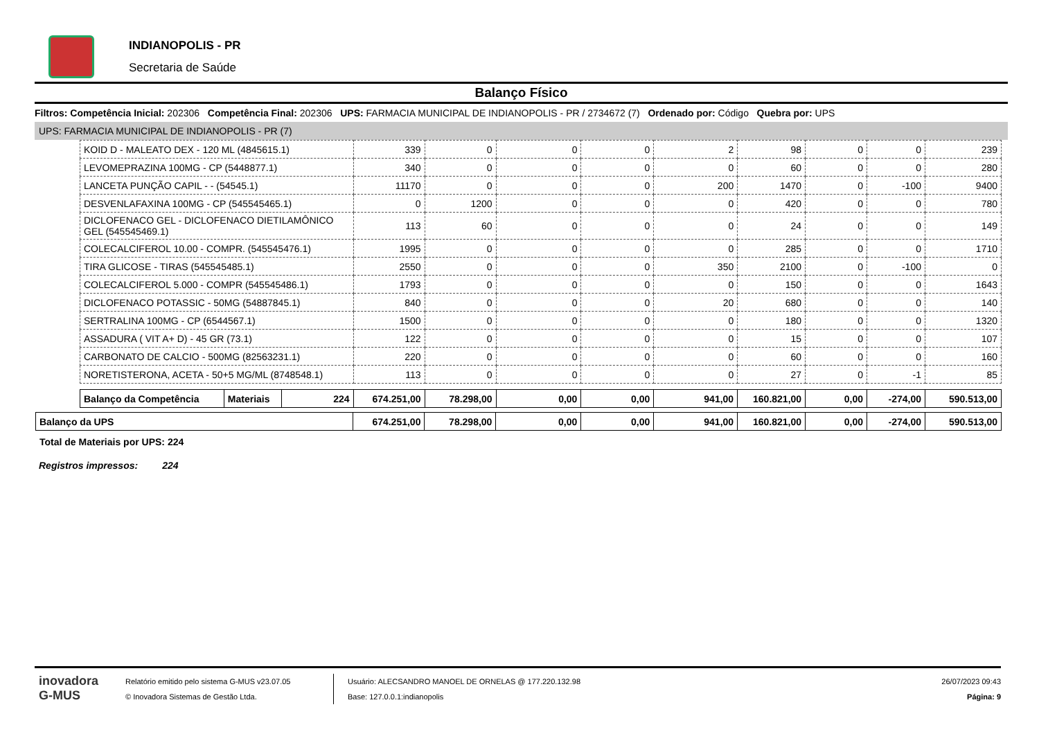INDIANOPOLIS - PR
Secretaria de Saúde
Balanço Físico
Filtros: Competência Inicial: 202306 Competência Final: 202306 UPS: FARMACIA MUNICIPAL DE INDIANOPOLIS - PR / 2734672 (7) Ordenado por: Código Quebra por: UPS
UPS: FARMACIA MUNICIPAL DE INDIANOPOLIS - PR (7)
| KOID D - MALEATO DEX - 120 ML (4845615.1) | 339 | 0 | 0 | 0 | 2 | 98 | 0 | 0 | 239 |
| LEVOMEPRAZINA 100MG - CP (5448877.1) | 340 | 0 | 0 | 0 | 0 | 60 | 0 | 0 | 280 |
| LANCETA PUNÇÃO CAPIL - - (54545.1) | 11170 | 0 | 0 | 0 | 200 | 1470 | 0 | -100 | 9400 |
| DESVENLAFAXINA 100MG - CP (545545465.1) | 0 | 1200 | 0 | 0 | 0 | 420 | 0 | 0 | 780 |
| DICLOFENACO GEL - DICLOFENACO DIETILAMÔNICO GEL (545545469.1) | 113 | 60 | 0 | 0 | 0 | 24 | 0 | 0 | 149 |
| COLECALCIFEROL 10.00 - COMPR. (545545476.1) | 1995 | 0 | 0 | 0 | 0 | 285 | 0 | 0 | 1710 |
| TIRA GLICOSE - TIRAS (545545485.1) | 2550 | 0 | 0 | 0 | 350 | 2100 | 0 | -100 | 0 |
| COLECALCIFEROL 5.000 - COMPR (545545486.1) | 1793 | 0 | 0 | 0 | 0 | 150 | 0 | 0 | 1643 |
| DICLOFENACO POTASSIC - 50MG (54887845.1) | 840 | 0 | 0 | 0 | 20 | 680 | 0 | 0 | 140 |
| SERTRALINA 100MG - CP (6544567.1) | 1500 | 0 | 0 | 0 | 0 | 180 | 0 | 0 | 1320 |
| ASSADURA ( VIT A+ D) - 45 GR (73.1) | 122 | 0 | 0 | 0 | 0 | 15 | 0 | 0 | 107 |
| CARBONATO DE CALCIO - 500MG (82563231.1) | 220 | 0 | 0 | 0 | 0 | 60 | 0 | 0 | 160 |
| NORETISTERONA, ACETA - 50+5 MG/ML (8748548.1) | 113 | 0 | 0 | 0 | 0 | 27 | 0 | -1 | 85 |
| Balanço da Competência | Materiais | 224 | 674.251,00 | 78.298,00 | 0,00 | 0,00 | 941,00 | 160.821,00 | 0,00 | -274,00 | 590.513,00 |
| Balanço da UPS | 674.251,00 | 78.298,00 | 0,00 | 0,00 | 941,00 | 160.821,00 | 0,00 | -274,00 | 590.513,00 |
Total de Materiais por UPS: 224
Registros impressos: 224
inovadora
G-MUS
Relatório emitido pelo sistema G-MUS v23.07.05
© Inovadora Sistemas de Gestão Ltda.
Usuário: ALECSANDRO MANOEL DE ORNELAS @ 177.220.132.98
Base: 127.0.0.1:indianopolis
26/07/2023 09:43
Página: 9